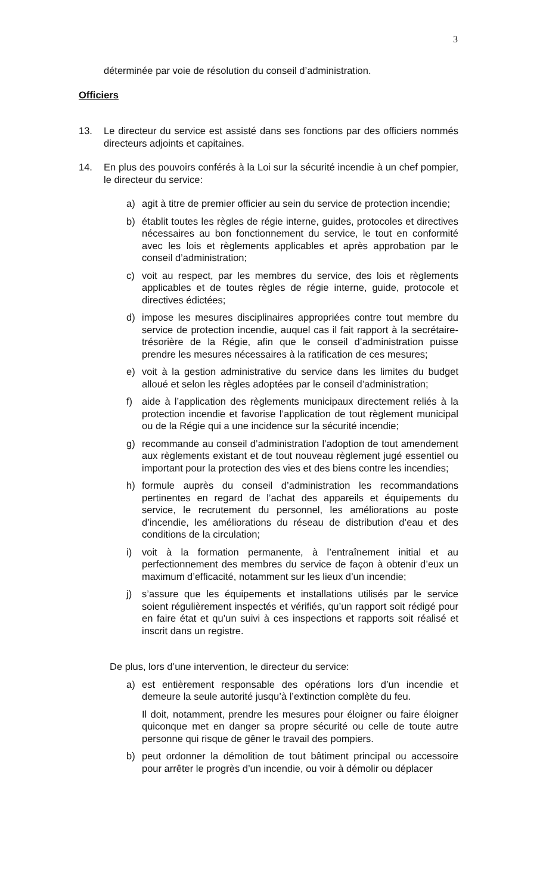3
déterminée par voie de résolution du conseil d’administration.
Officiers
13. Le directeur du service est assisté dans ses fonctions par des officiers nommés directeurs adjoints et capitaines.
14. En plus des pouvoirs conférés à la Loi sur la sécurité incendie à un chef pompier, le directeur du service:
a) agit à titre de premier officier au sein du service de protection incendie;
b) établit toutes les règles de régie interne, guides, protocoles et directives nécessaires au bon fonctionnement du service, le tout en conformité avec les lois et règlements applicables et après approbation par le conseil d’administration;
c) voit au respect, par les membres du service, des lois et règlements applicables et de toutes règles de régie interne, guide, protocole et directives édictées;
d) impose les mesures disciplinaires appropriées contre tout membre du service de protection incendie, auquel cas il fait rapport à la secrétaire-trésorière de la Régie, afin que le conseil d’administration puisse prendre les mesures nécessaires à la ratification de ces mesures;
e) voit à la gestion administrative du service dans les limites du budget alloué et selon les règles adoptées par le conseil d’administration;
f) aide à l’application des règlements municipaux directement reliés à la protection incendie et favorise l’application de tout règlement municipal ou de la Régie qui a une incidence sur la sécurité incendie;
g) recommande au conseil d’administration l’adoption de tout amendement aux règlements existant et de tout nouveau règlement jugé essentiel ou important pour la protection des vies et des biens contre les incendies;
h) formule auprès du conseil d’administration les recommandations pertinentes en regard de l’achat des appareils et équipements du service, le recrutement du personnel, les améliorations au poste d’incendie, les améliorations du réseau de distribution d’eau et des conditions de la circulation;
i) voit à la formation permanente, à l’entraînement initial et au perfectionnement des membres du service de façon à obtenir d’eux un maximum d’efficacité, notamment sur les lieux d’un incendie;
j) s’assure que les équipements et installations utilisés par le service soient régulièrement inspectés et vérifiés, qu’un rapport soit rédigé pour en faire état et qu’un suivi à ces inspections et rapports soit réalisé et inscrit dans un registre.
De plus, lors d’une intervention, le directeur du service:
a) est entièrement responsable des opérations lors d’un incendie et demeure la seule autorité jusqu’à l’extinction complète du feu.
Il doit, notamment, prendre les mesures pour éloigner ou faire éloigner quiconque met en danger sa propre sécurité ou celle de toute autre personne qui risque de gêner le travail des pompiers.
b) peut ordonner la démolition de tout bâtiment principal ou accessoire pour arrêter le progrès d’un incendie, ou voir à démolir ou déplacer